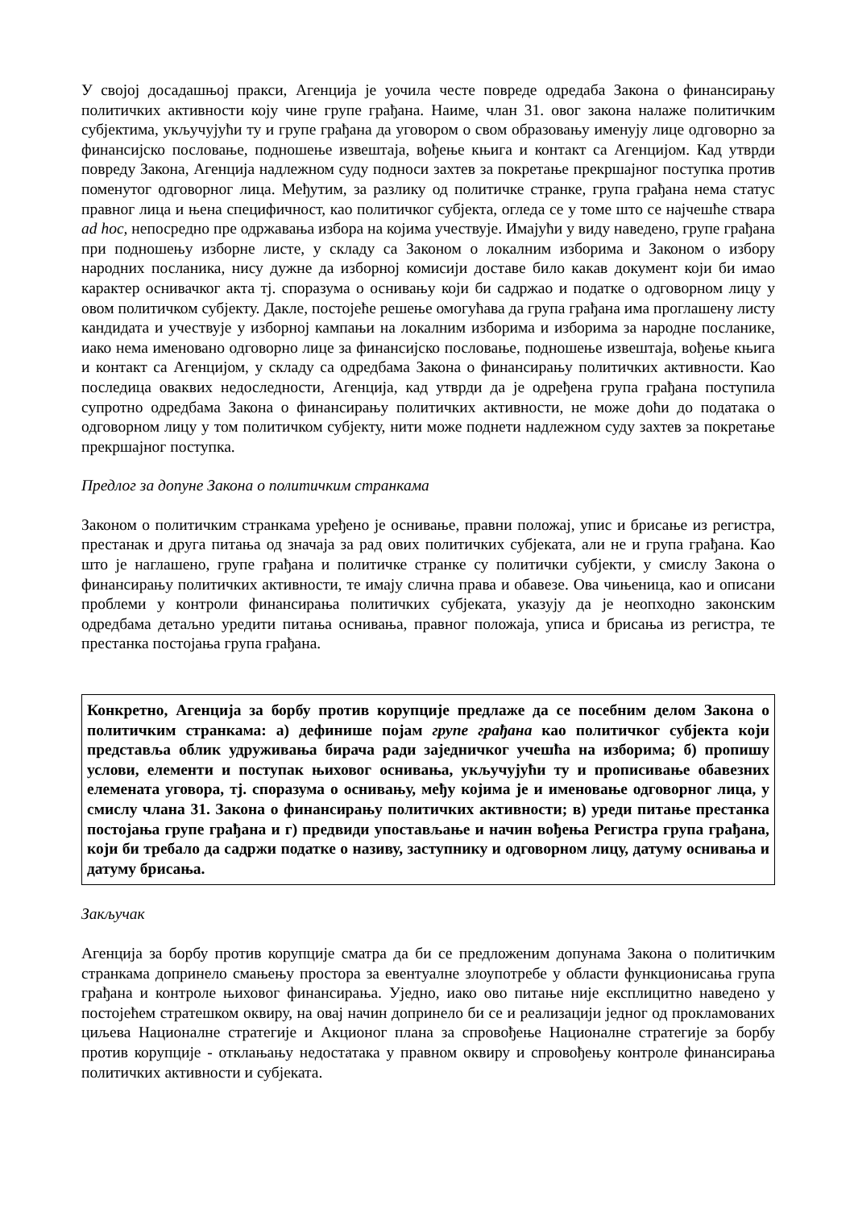У својој досадашњој пракси, Агенција је уочила честе повреде одредаба Закона о финансирању политичких активности коју чине групе грађана. Наиме, члан 31. овог закона налаже политичким субјектима, укључујући ту и групе грађана да уговором о свом образовању именују лице одговорно за финансијско пословање, подношење извештаја, вођење књига и контакт са Агенцијом. Кад утврди повреду Закона, Агенција надлежном суду подноси захтев за покретање прекршајног поступка против поменутог одговорног лица. Међутим, за разлику од политичке странке, група грађана нема статус правног лица и њена специфичност, као политичког субјекта, огледа се у томе што се најчешће ствара ad hoc, непосредно пре одржавања избора на којима учествује. Имајући у виду наведено, групе грађана при подношењу изборне листе, у складу са Законом о локалним изборима и Законом о избору народних посланика, нису дужне да изборној комисији доставе било какав документ који би имао карактер оснивачког акта тј. споразума о оснивању који би садржао и податке о одговорном лицу у овом политичком субјекту. Дакле, постојеће решење омогућава да група грађана има проглашену листу кандидата и учествује у изборној кампањи на локалним изборима и изборима за народне посланике, иако нема именовано одговорно лице за финансијско пословање, подношење извештаја, вођење књига и контакт са Агенцијом, у складу са одредбама Закона о финансирању политичких активности. Као последица оваквих недоследности, Агенција, кад утврди да је одређена група грађана поступила супротно одредбама Закона о финансирању политичких активности, не може доћи до података о одговорном лицу у том политичком субјекту, нити може поднети надлежном суду захтев за покретање прекршајног поступка.
Предлог за допуне Закона о политичким странкама
Законом о политичким странкама уређено је оснивање, правни положај, упис и брисање из регистра, престанак и друга питања од значаја за рад ових политичких субјеката, али не и група грађана. Као што је наглашено, групе грађана и политичке странке су политички субјекти, у смислу Закона о финансирању политичких активности, те имају слична права и обавезе. Ова чињеница, као и описани проблеми у контроли финансирања политичких субјеката, указују да је неопходно законским одредбама детаљно уредити питања оснивања, правног положаја, уписа и брисања из регистра, те престанка постојања група грађана.
Конкретно, Агенција за борбу против корупције предлаже да се посебним делом Закона о политичким странкама: а) дефинише појам групе грађана као политичког субјекта који представља облик удруживања бирача ради заједничког учешћа на изборима; б) пропишу услови, елементи и поступак њиховог оснивања, укључујући ту и прописивање обавезних елемената уговора, тј. споразума о оснивању, међу којима је и именовање одговорног лица, у смислу члана 31. Закона о финансирању политичких активности; в) уреди питање престанка постојања групе грађана и г) предвиди упостављање и начин вођења Регистра група грађана, који би требало да садржи податке о називу, заступнику и одговорном лицу, датуму оснивања и датуму брисања.
Закључак
Агенција за борбу против корупције сматра да би се предложеним допунама Закона о политичким странкама допринело смањењу простора за евентуалне злоупотребе у области функционисања група грађана и контроле њиховог финансирања. Уједно, иако ово питање није експлицитно наведено у постојећем стратешком оквиру, на овај начин допринело би се и реализацији једног од прокламованих циљева Националне стратегије и Акционог плана за спровођење Националне стратегије за борбу против корупције - отклањању недостатака у правном оквиру и спровођењу контроле финансирања политичких активности и субјеката.